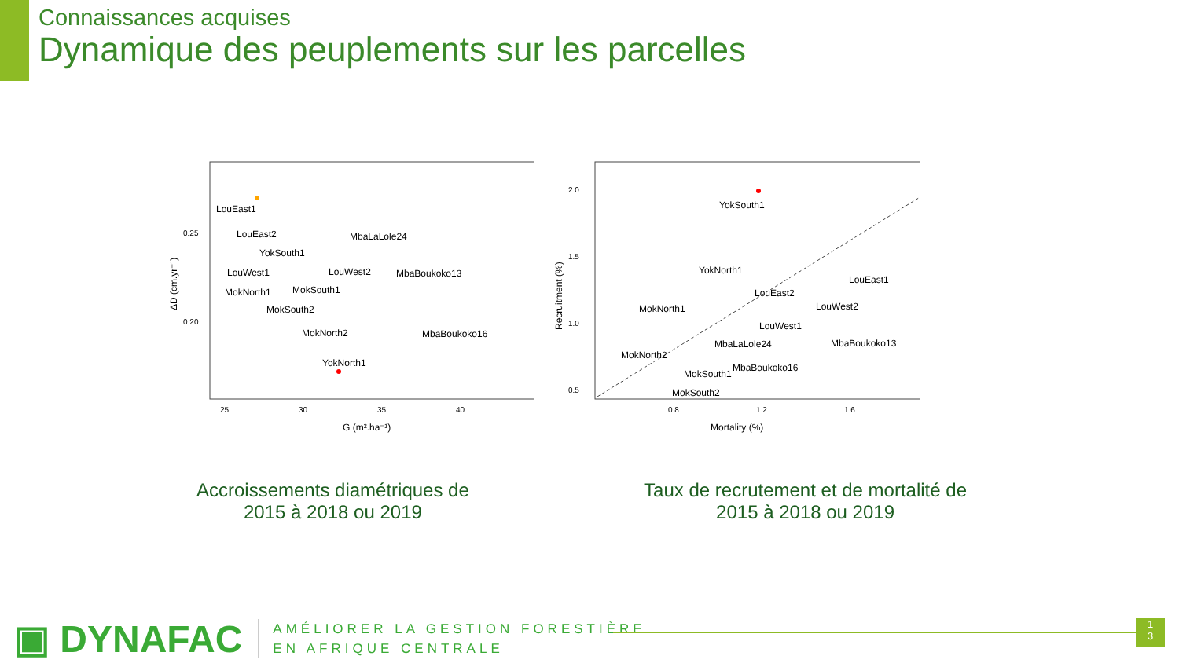Connaissances acquises
Dynamique des peuplements sur les parcelles
ΔD (cm.yr⁻¹)
0.25
0.20
25
30
35
40
G (m².ha⁻¹)
LouEast1
LouEast2
YokSouth1
LouWest1
LouWest2
MokNorth1
MokSouth1
MokSouth2
MokNorth2
MbaLaLole24
MbaBoukoko13
MbaBoukoko16
YokNorth1
Recruitment (%)
2.0
1.5
1.0
0.5
0.8
1.2
1.6
Mortality (%)
YokSouth1
YokNorth1
LouEast1
LouEast2
LouWest2
MokNorth1
LouWest1
MbaLaLole24
MbaBoukoko13
MokNorth2
MbaBoukoko16
MokSouth1
MokSouth2
Accroissements diamétriques de
2015 à 2018 ou 2019
Taux de recrutement et de mortalité de
2015 à 2018 ou 2019
▣ DYNAFAC
AMÉLIORER LA GESTION FORESTIÈRE
EN AFRIQUE CENTRALE
1
3